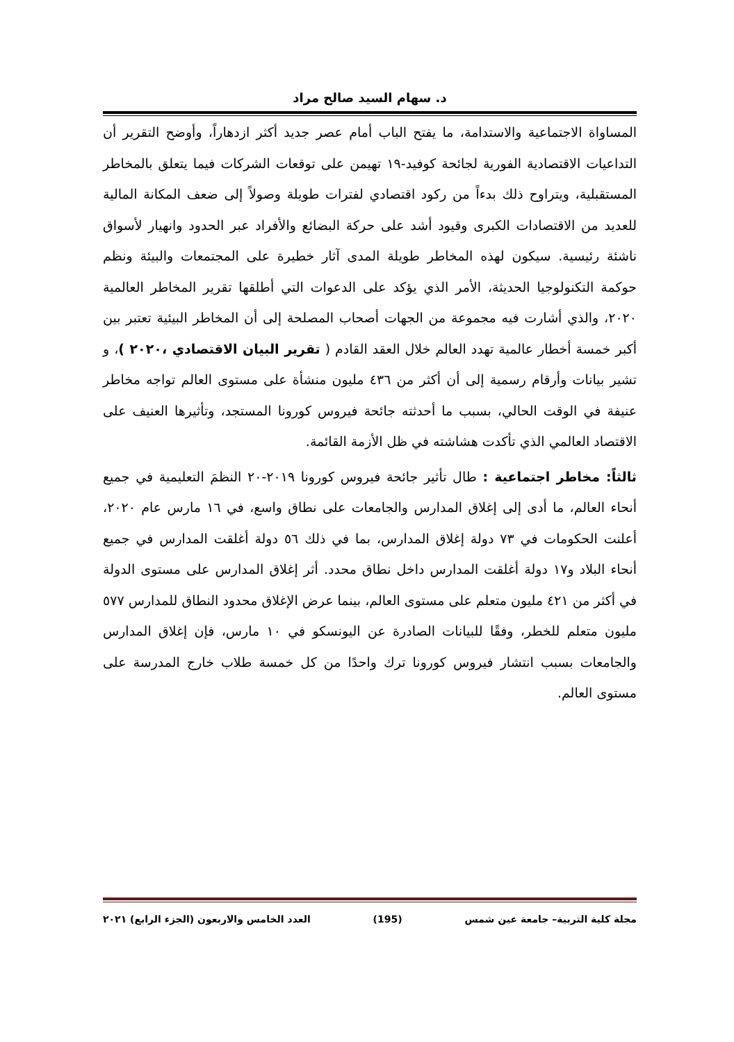د. سهام السيد صالح مراد
المساواة الاجتماعية والاستدامة، ما يفتح الباب أمام عصر جديد أكثر ازدهاراً، وأوضح التقرير أن التداعيات الاقتصادية الفورية لجائحة كوفيد-١٩ تهيمن على توقعات الشركات فيما يتعلق بالمخاطر المستقبلية، ويتراوح ذلك بدءاً من ركود اقتصادي لفترات طويلة وصولاً إلى ضعف المكانة المالية للعديد من الاقتصادات الكبرى وقيود أشد على حركة البضائع والأفراد عبر الحدود وانهيار لأسواق ناشئة رئيسية. سيكون لهذه المخاطر طويلة المدى آثار خطيرة على المجتمعات والبيئة ونظم حوكمة التكنولوجيا الحديثة، الأمر الذي يؤكد على الدعوات التي أطلقها تقرير المخاطر العالمية ٢٠٢٠، والذي أشارت فيه مجموعة من الجهات أصحاب المصلحة إلى أن المخاطر البيئية تعتبر بين أكبر خمسة أخطار عالمية تهدد العالم خلال العقد القادم ( تقرير البيان الاقتصادي ،٢٠٢٠ )، و تشير بيانات وأرقام رسمية إلى أن أكثر من ٤٣٦ مليون منشأة على مستوى العالم تواجه مخاطر عنيفة في الوقت الحالي، بسبب ما أحدثته جائحة فيروس كورونا المستجد، وتأثيرها العنيف على الاقتصاد العالمي الذي تأكدت هشاشته في ظل الأزمة القائمة.
ثالثاً: مخاطر اجتماعية : طال تأثير جائحة فيروس كورونا ٢٠١٩-٢٠ النظمَ التعليمية في جميع أنحاء العالم، ما أدى إلى إغلاق المدارس والجامعات على نطاق واسع، في ١٦ مارس عام ٢٠٢٠، أعلنت الحكومات في ٧٣ دولة إغلاق المدارس، بما في ذلك ٥٦ دولة أغلقت المدارس في جميع أنحاء البلاد و١٧ دولة أغلقت المدارس داخل نطاق محدد. أثر إغلاق المدارس على مستوى الدولة في أكثر من ٤٢١ مليون متعلم على مستوى العالم، بينما عرض الإغلاق محدود النطاق للمدارس ٥٧٧ مليون متعلم للخطر، وفقًا للبيانات الصادرة عن اليونسكو في ١٠ مارس، فإن إغلاق المدارس والجامعات بسبب انتشار فيروس كورونا ترك واحدًا من كل خمسة طلاب خارج المدرسة على مستوى العالم.
مجلة كلية التربية– جامعة عين شمس (195) العدد الخامس والاربعون (الجزء الرابع) ٢٠٢١